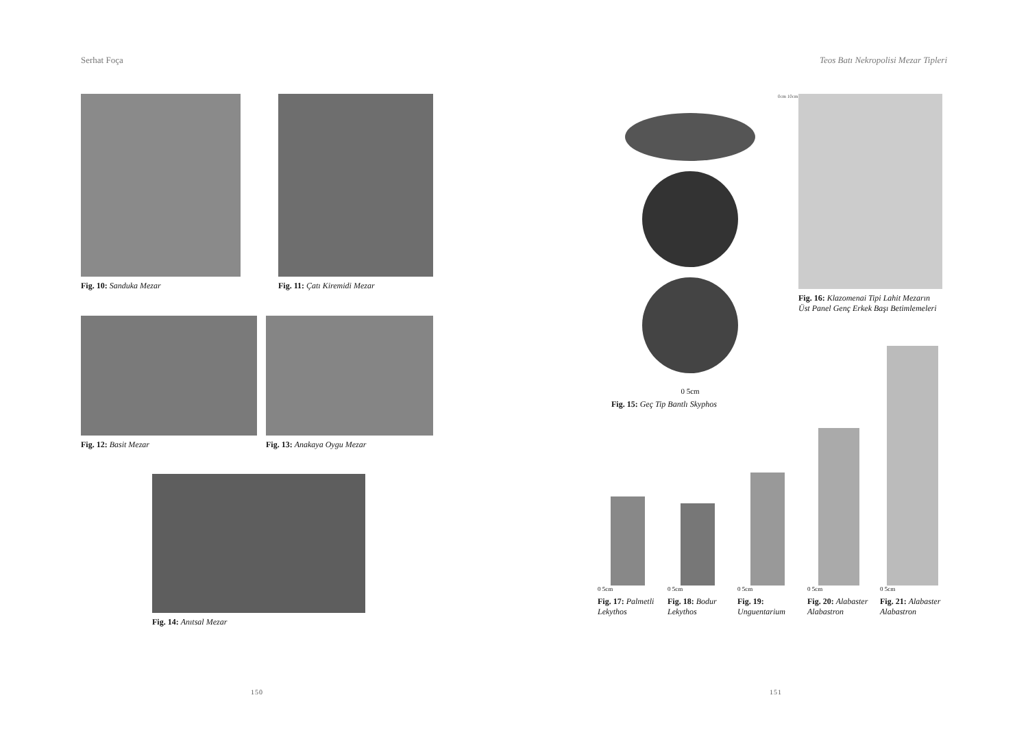Serhat Foça
Fig. 10: Sanduka Mezar Fig. 11: Çatı Kiremidi Mezar
Fig. 12: Basit Mezar Fig. 13: Anakaya Oygu Mezar
Fig. 14: Anıtsal Mezar
150
Teos Batı Nekropolisi Mezar Tipleri
0 5cm
Fig. 15: Geç Tip Bantlı Skyphos
0cm 10cm
Fig. 16: Klazomenai Tipi Lahit Mezarın
Üst Panel Genç Erkek Başı Betimlemeleri
0 5cm
Fig. 17: Palmetli Lekythos
0 5cm
Fig. 18: Bodur Lekythos
0 5cm
Fig. 19: Unguentarium
0 5cm
Fig. 20: Alabaster Alabastron
0 5cm
Fig. 21: Alabaster Alabastron
151